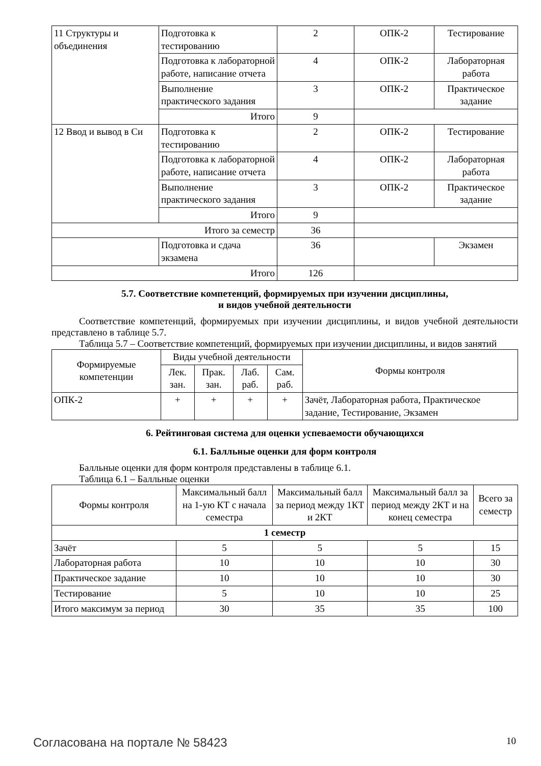| 11 Структуры и объединения | Подготовка к тестированию | 2 | ОПК-2 | Тестирование |
| | Подготовка к лабораторной работе, написание отчета | 4 | ОПК-2 | Лабораторная работа |
| | Выполнение практического задания | 3 | ОПК-2 | Практическое задание |
| | Итого | 9 | | |
| 12 Ввод и вывод в Си | Подготовка к тестированию | 2 | ОПК-2 | Тестирование |
| | Подготовка к лабораторной работе, написание отчета | 4 | ОПК-2 | Лабораторная работа |
| | Выполнение практического задания | 3 | ОПК-2 | Практическое задание |
| | Итого | 9 | | |
| Итого за семестр | | 36 | | |
| | Подготовка и сдача экзамена | 36 | | Экзамен |
| Итого | | 126 | | |
5.7. Соответствие компетенций, формируемых при изучении дисциплины,
и видов учебной деятельности
Соответствие компетенций, формируемых при изучении дисциплины, и видов учебной деятельности представлено в таблице 5.7.
Таблица 5.7 – Соответствие компетенций, формируемых при изучении дисциплины, и видов занятий
| Формируемые компетенции | Виды учебной деятельности | | | | Формы контроля |
| --- | --- | --- | --- | --- | --- |
| | Лек. зан. | Прак. зан. | Лаб. раб. | Сам. раб. | |
| ОПК-2 | + | + | + | + | Зачёт, Лабораторная работа, Практическое задание, Тестирование, Экзамен |
6. Рейтинговая система для оценки успеваемости обучающихся
6.1. Балльные оценки для форм контроля
Балльные оценки для форм контроля представлены в таблице 6.1.
Таблица 6.1 – Балльные оценки
| Формы контроля | Максимальный балл на 1-ую КТ с начала семестра | Максимальный балл за период между 1КТ и 2КТ | Максимальный балл за период между 2КТ и на конец семестра | Всего за семестр |
| --- | --- | --- | --- | --- |
| 1 семестр | | | | |
| Зачёт | 5 | 5 | 5 | 15 |
| Лабораторная работа | 10 | 10 | 10 | 30 |
| Практическое задание | 10 | 10 | 10 | 30 |
| Тестирование | 5 | 10 | 10 | 25 |
| Итого максимум за период | 30 | 35 | 35 | 100 |
Согласована на портале № 58423 10